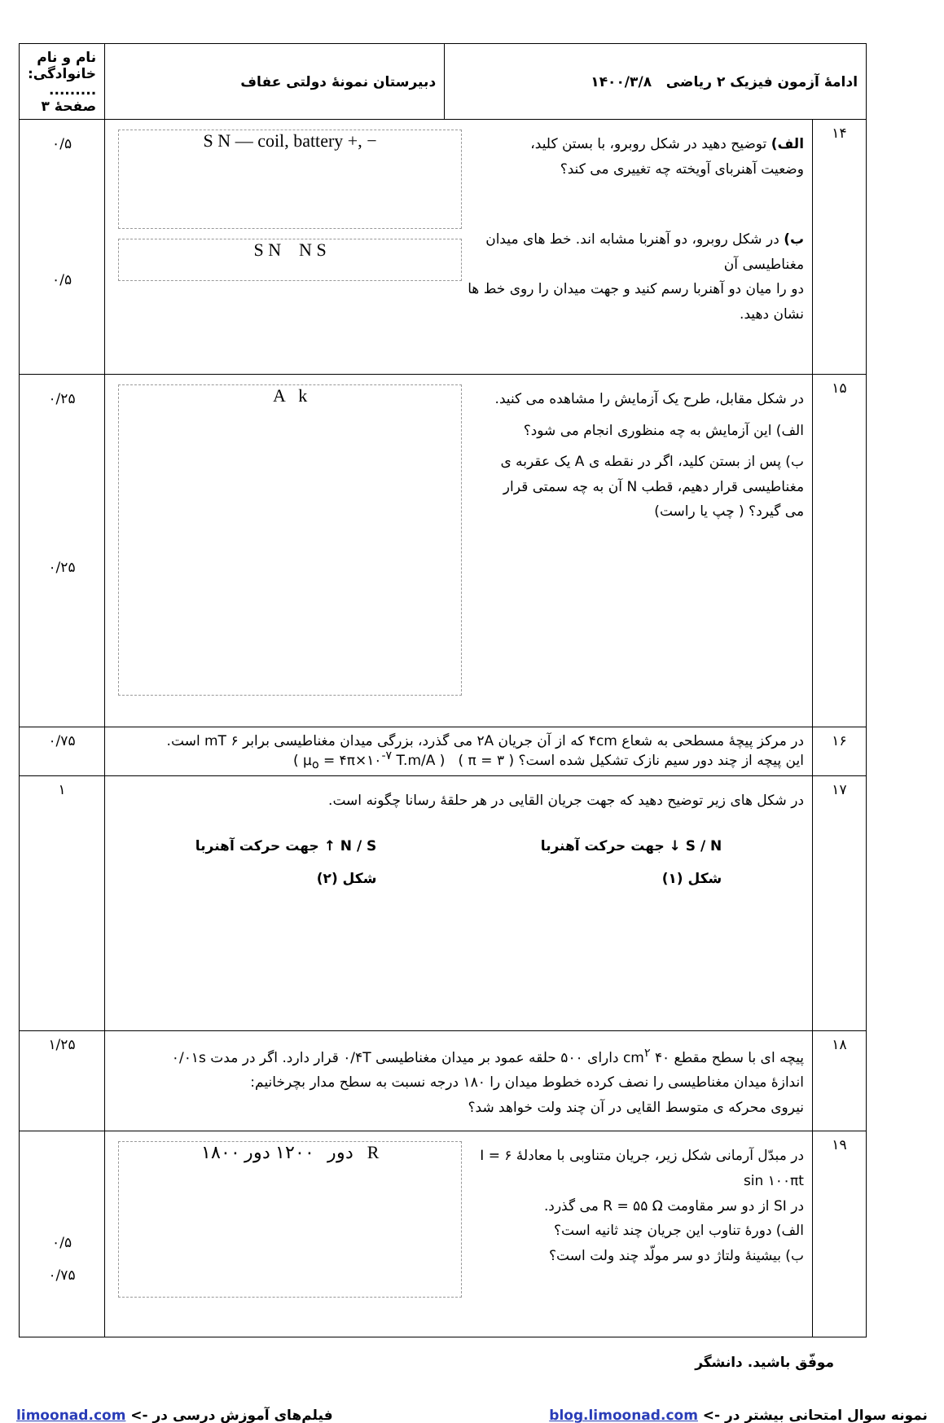| ادامهٔ آزمون فیزیک ۲ ریاضی ۱۴۰۰/۳/۸ | | دبیرستان نمونهٔ دولتی عفاف | نام و نام خانوادگی: ......... صفحهٔ ۳ |
| ۱۴ | S N — coil, battery +, − الف) توضیح دهید در شکل روبرو، با بستن کلید، وضعیت آهنربای آویخته چه تغییری می کند؟ S N N S ب) در شکل روبرو، دو آهنربا مشابه اند. خط های میدان مغناطیسی آن دو را میان دو آهنربا رسم کنید و جهت میدان را روی خط ها نشان دهید. | | ۰/۵ ۰/۵ |
| ۱۵ | A k در شکل مقابل، طرح یک آزمایش را مشاهده می کنید. الف) این آزمایش به چه منظوری انجام می شود؟ ب) پس از بستن کلید، اگر در نقطه ی A یک عقربه ی مغناطیسی قرار دهیم، قطب N آن به چه سمتی قرار می گیرد؟ ( چپ یا راست) | | ۰/۲۵ ۰/۲۵ |
| ۱۶ | در مرکز پیچهٔ مسطحی به شعاع ۴cm که از آن جریان ۲A می گذرد، بزرگی میدان مغناطیسی برابر ۶ mT است. این پیچه از چند دور سیم نازک تشکیل شده است؟ ( π = ۳ ) ( μ<sub>o</sub> = ۴π×۱۰<sup>-۷</sup> T.m/A ) | | ۰/۷۵ |
| ۱۷ | در شکل های زیر توضیح دهید که جهت جریان القایی در هر حلقهٔ رسانا چگونه است. S / N ↓ جهت حرکت آهنربا شکل (۱) N / S ↑ جهت حرکت آهنربا شکل (۲) | | ۱ |
| ۱۸ | پیچه ای با سطح مقطع ۴۰ cm<sup>۲</sup> دارای ۵۰۰ حلقه عمود بر میدان مغناطیسی ۰/۴T قرار دارد. اگر در مدت ۰/۰۱s اندازهٔ میدان مغناطیسی را نصف کرده خطوط میدان را ۱۸۰ درجه نسبت به سطح مدار بچرخانیم: نیروی محرکه ی متوسط القایی در آن چند ولت خواهد شد؟ | | ۱/۲۵ |
| ۱۹ | ۱۸۰۰ دور ۱۲۰۰ دور R در مبدّل آرمانی شکل زیر، جریان متناوبی با معادلهٔ I = ۶ sin ۱۰۰πt در SI از دو سر مقاومت R = ۵۵ Ω می گذرد. الف) دورهٔ تناوب این جریان چند ثانیه است؟ ب) بیشینهٔ ولتاژ دو سر مولّد چند ولت است؟ | | ۰/۵ ۰/۷۵ |
موفّق باشید. دانشگر
نمونه سوال امتحانی بیشتر در -> blog.limoonad.com فیلم‌های آموزش درسی در -> limoonad.com